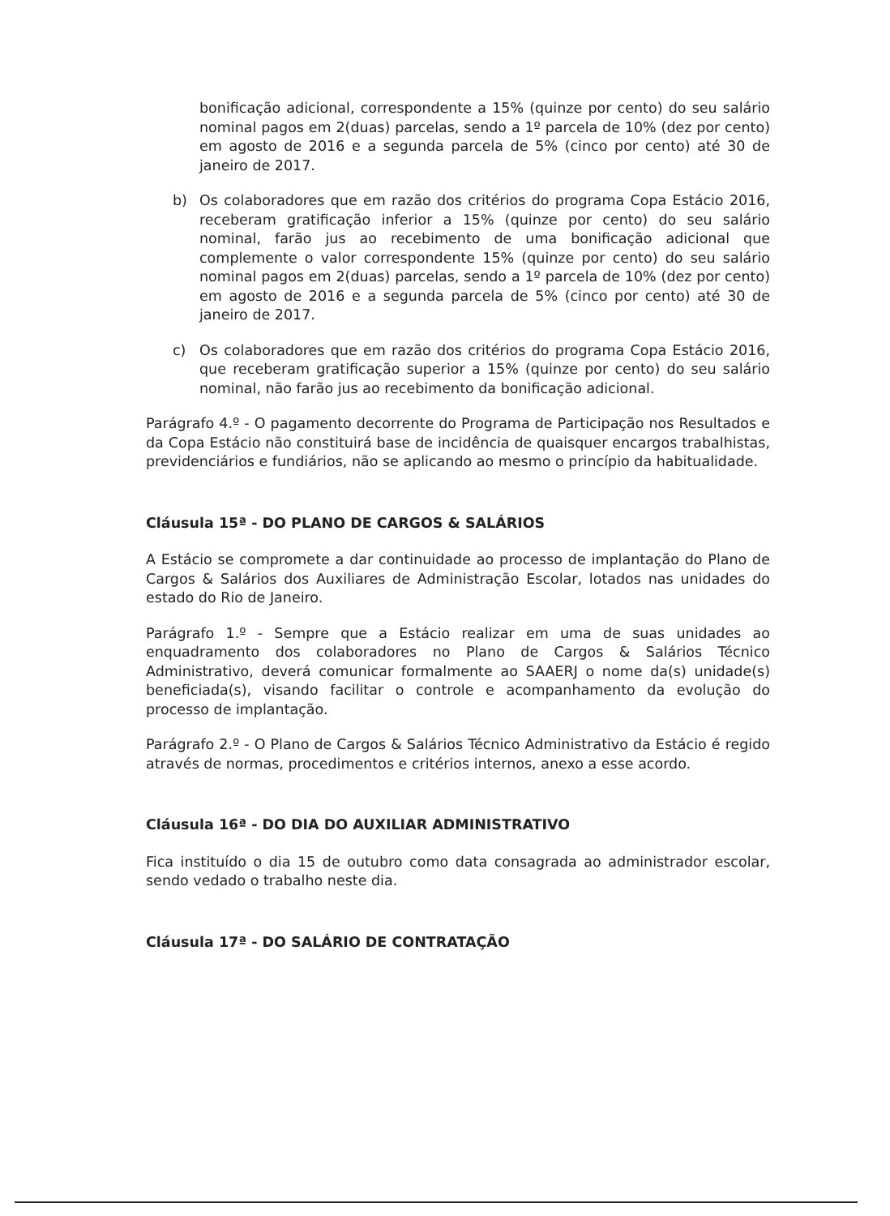bonificação adicional, correspondente a 15% (quinze por cento) do seu salário nominal pagos em 2(duas) parcelas, sendo a 1º parcela de 10% (dez por cento) em agosto de 2016 e a segunda parcela de 5% (cinco por cento) até 30 de janeiro de 2017.
b) Os colaboradores que em razão dos critérios do programa Copa Estácio 2016, receberam gratificação inferior a 15% (quinze por cento) do seu salário nominal, farão jus ao recebimento de uma bonificação adicional que complemente o valor correspondente 15% (quinze por cento) do seu salário nominal pagos em 2(duas) parcelas, sendo a 1º parcela de 10% (dez por cento) em agosto de 2016 e a segunda parcela de 5% (cinco por cento) até 30 de janeiro de 2017.
c) Os colaboradores que em razão dos critérios do programa Copa Estácio 2016, que receberam gratificação superior a 15% (quinze por cento) do seu salário nominal, não farão jus ao recebimento da bonificação adicional.
Parágrafo 4.º - O pagamento decorrente do Programa de Participação nos Resultados e da Copa Estácio não constituirá base de incidência de quaisquer encargos trabalhistas, previdenciários e fundiários, não se aplicando ao mesmo o princípio da habitualidade.
Cláusula 15ª - DO PLANO DE CARGOS & SALÁRIOS
A Estácio se compromete a dar continuidade ao processo de implantação do Plano de Cargos & Salários dos Auxiliares de Administração Escolar, lotados nas unidades do estado do Rio de Janeiro.
Parágrafo 1.º - Sempre que a Estácio realizar em uma de suas unidades ao enquadramento dos colaboradores no Plano de Cargos & Salários Técnico Administrativo, deverá comunicar formalmente ao SAAERJ o nome da(s) unidade(s) beneficiada(s), visando facilitar o controle e acompanhamento da evolução do processo de implantação.
Parágrafo 2.º - O Plano de Cargos & Salários Técnico Administrativo da Estácio é regido através de normas, procedimentos e critérios internos, anexo a esse acordo.
Cláusula 16ª - DO DIA DO AUXILIAR ADMINISTRATIVO
Fica instituído o dia 15 de outubro como data consagrada ao administrador escolar, sendo vedado o trabalho neste dia.
Cláusula 17ª - DO SALÁRIO DE CONTRATAÇÃO